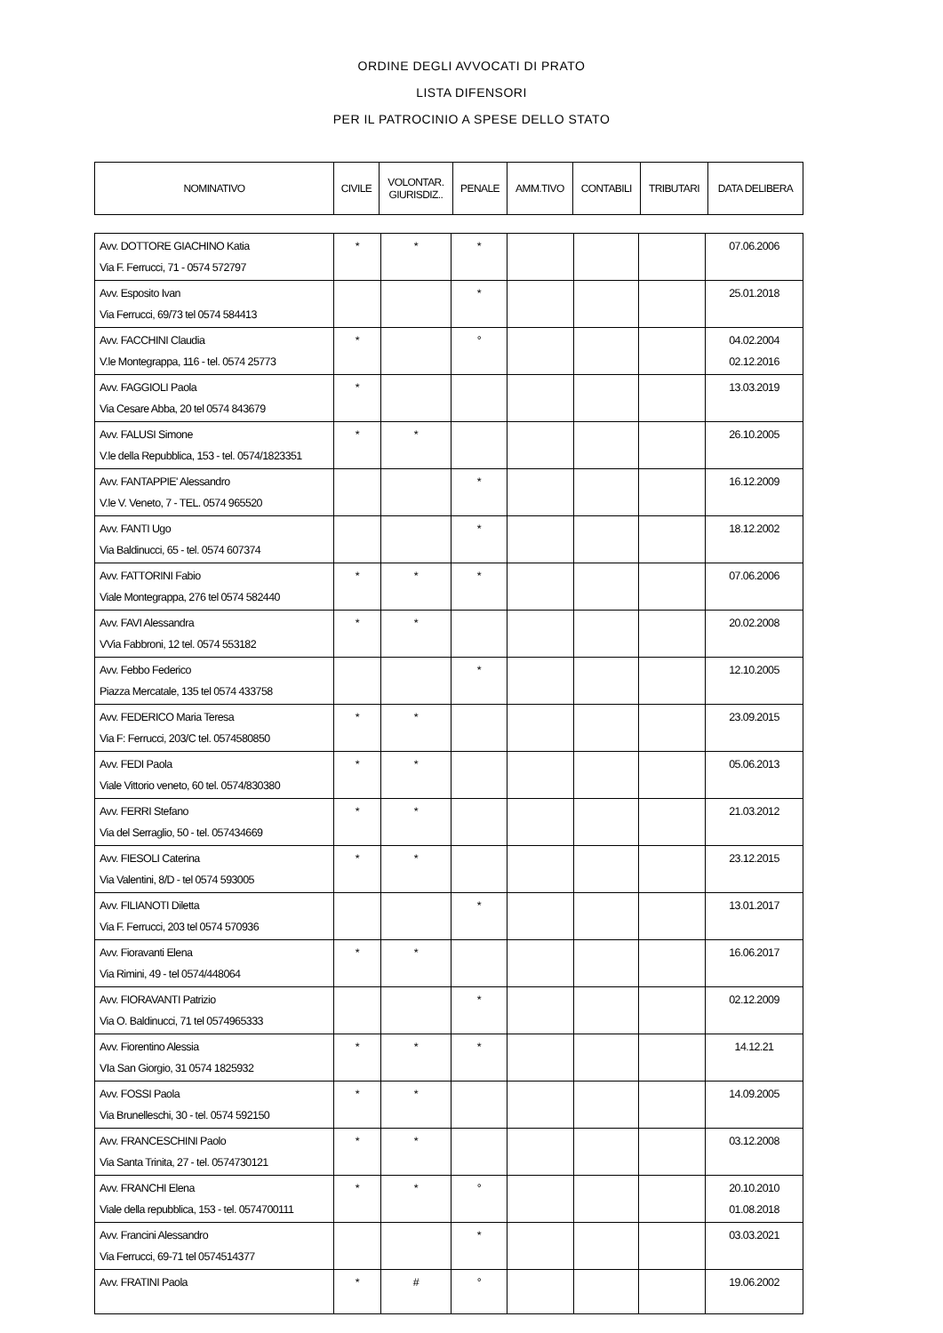ORDINE DEGLI AVVOCATI DI PRATO
LISTA DIFENSORI
PER IL PATROCINIO A SPESE DELLO STATO
| NOMINATIVO | CIVILE | VOLONTAR. GIURISDIZ.. | PENALE | AMM.TIVO | CONTABILI | TRIBUTARI | DATA DELIBERA |
| --- | --- | --- | --- | --- | --- | --- | --- |
| Avv. DOTTORE GIACHINO Katia Via F. Ferrucci, 71 - 0574 572797 | * | * | * | | | | 07.06.2006 |
| Avv. Esposito Ivan Via Ferrucci, 69/73 tel 0574 584413 | | | * | | | | 25.01.2018 |
| Avv. FACCHINI Claudia V.le Montegrappa, 116 - tel. 0574 25773 | * | | ° | | | | 04.02.2004 02.12.2016 |
| Avv. FAGGIOLI Paola Via Cesare Abba, 20 tel 0574 843679 | * | | | | | | 13.03.2019 |
| Avv. FALUSI Simone V.le della Repubblica, 153 - tel. 0574/1823351 | * | * | | | | | 26.10.2005 |
| Avv. FANTAPPIE' Alessandro V.le V. Veneto, 7 - TEL. 0574 965520 | | | * | | | | 16.12.2009 |
| Avv. FANTI Ugo Via Baldinucci, 65 - tel. 0574 607374 | | | * | | | | 18.12.2002 |
| Avv. FATTORINI Fabio Viale Montegrappa, 276 tel 0574 582440 | * | * | * | | | | 07.06.2006 |
| Avv. FAVI Alessandra VVia Fabbroni, 12 tel. 0574 553182 | * | * | | | | | 20.02.2008 |
| Avv. Febbo Federico Piazza Mercatale, 135 tel 0574 433758 | | | * | | | | 12.10.2005 |
| Avv. FEDERICO Maria Teresa Via F: Ferrucci, 203/C tel. 0574580850 | * | * | | | | | 23.09.2015 |
| Avv. FEDI Paola Viale Vittorio veneto, 60 tel. 0574/830380 | * | * | | | | | 05.06.2013 |
| Avv. FERRI Stefano Via del Serraglio, 50 - tel. 057434669 | * | * | | | | | 21.03.2012 |
| Avv. FIESOLI Caterina Via Valentini, 8/D - tel 0574 593005 | * | * | | | | | 23.12.2015 |
| Avv. FILIANOTI Diletta Via F. Ferrucci, 203 tel 0574 570936 | | | * | | | | 13.01.2017 |
| Avv. Fioravanti Elena Via Rimini, 49 - tel 0574/448064 | * | * | | | | | 16.06.2017 |
| Avv. FIORAVANTI Patrizio Via O. Baldinucci, 71 tel 0574965333 | | | * | | | | 02.12.2009 |
| Avv. Fiorentino Alessia VIa San Giorgio, 31 0574 1825932 | * | * | * | | | | 14.12.21 |
| Avv. FOSSI Paola Via Brunelleschi, 30 - tel. 0574 592150 | * | * | | | | | 14.09.2005 |
| Avv. FRANCESCHINI Paolo Via Santa Trinita, 27 - tel. 0574730121 | * | * | | | | | 03.12.2008 |
| Avv. FRANCHI Elena Viale della repubblica, 153 - tel. 0574700111 | * | * | ° | | | | 20.10.2010 01.08.2018 |
| Avv. Francini Alessandro Via Ferrucci, 69-71 tel 0574514377 | | | * | | | | 03.03.2021 |
| Avv. FRATINI Paola | * | # | ° | | | | 19.06.2002 |